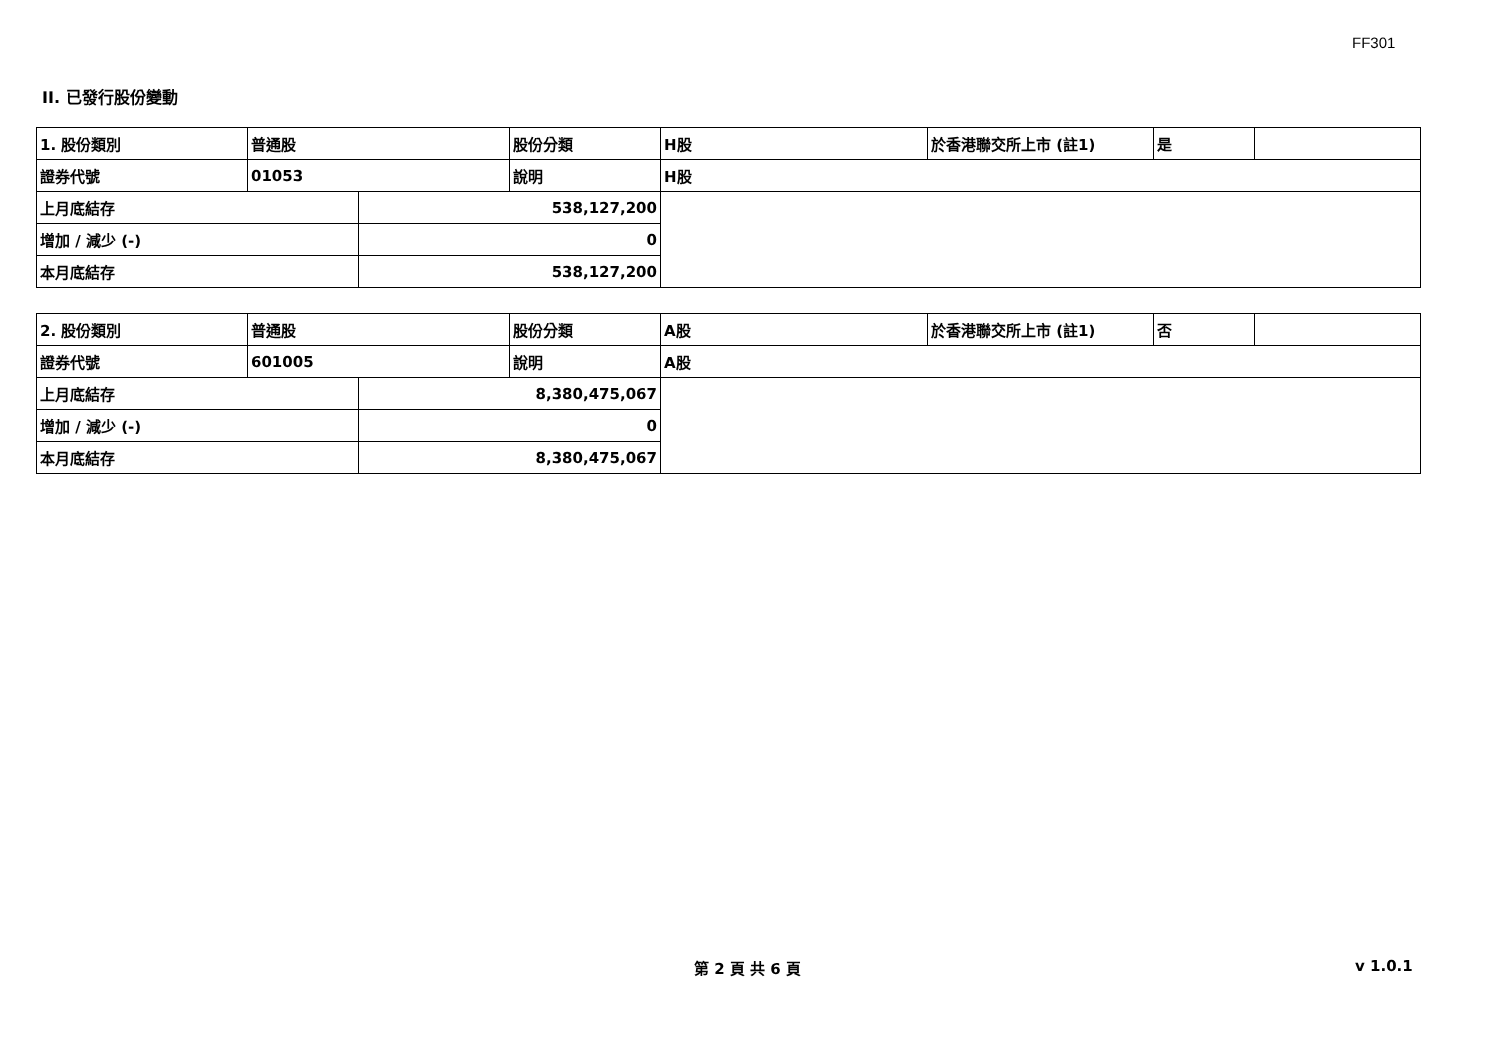FF301
II. 已發行股份變動
| 1. 股份類別 | 普通股 | | 股份分類 | H股 | 於香港聯交所上市 (註1) | 是 | |
| 證券代號 | 01053 | | 說明 | H股 | | | |
| 上月底結存 | | 538,127,200 | | | | | |
| 增加 / 減少 (-) | | 0 | | | | | |
| 本月底結存 | | 538,127,200 | | | | | |
| 2. 股份類別 | 普通股 | | 股份分類 | A股 | 於香港聯交所上市 (註1) | 否 | |
| 證券代號 | 601005 | | 說明 | A股 | | | |
| 上月底結存 | | 8,380,475,067 | | | | | |
| 增加 / 減少 (-) | | 0 | | | | | |
| 本月底結存 | | 8,380,475,067 | | | | | |
第 2 頁 共 6 頁 v 1.0.1